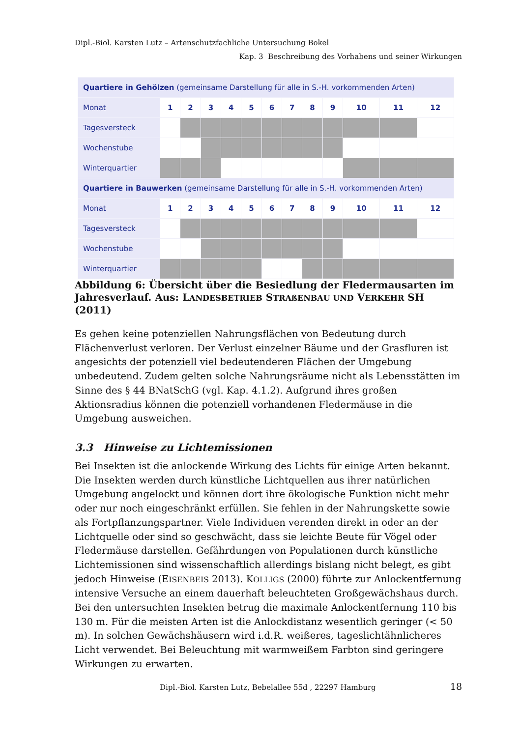Dipl.-Biol. Karsten Lutz – Artenschutzfachliche Untersuchung Bokel
Kap. 3 Beschreibung des Vorhabens und seiner Wirkungen
| Quartiere in Gehölzen (gemeinsame Darstellung für alle in S.-H. vorkommenden Arten) | | | | | | | | | | | | |
| --- | --- | --- | --- | --- | --- | --- | --- | --- | --- | --- | --- | --- |
| Monat | 1 | 2 | 3 | 4 | 5 | 6 | 7 | 8 | 9 | 10 | 11 | 12 |
| Tagesversteck | | | | | | | | | | | | |
| Wochenstube | | | | | | | | | | | | |
| Winterquartier | | | | | | | | | | | | |
| Quartiere in Bauwerken (gemeinsame Darstellung für alle in S.-H. vorkommenden Arten) | | | | | | | | | | | | |
| Monat | 1 | 2 | 3 | 4 | 5 | 6 | 7 | 8 | 9 | 10 | 11 | 12 |
| Tagesversteck | | | | | | | | | | | | |
| Wochenstube | | | | | | | | | | | | |
| Winterquartier | | | | | | | | | | | | |
Abbildung 6: Übersicht über die Besiedlung der Fledermausarten im Jahresverlauf. Aus: LANDESBETRIEB STRAßENBAU UND VERKEHR SH (2011)
Es gehen keine potenziellen Nahrungsflächen von Bedeutung durch Flächenverlust verloren. Der Verlust einzelner Bäume und der Grasfluren ist angesichts der potenziell viel bedeutenderen Flächen der Umgebung unbedeutend. Zudem gelten solche Nahrungsräume nicht als Lebensstätten im Sinne des § 44 BNatSchG (vgl. Kap. 4.1.2). Aufgrund ihres großen Aktionsradius können die potenziell vorhandenen Fledermäuse in die Umgebung ausweichen.
3.3 Hinweise zu Lichtemissionen
Bei Insekten ist die anlockende Wirkung des Lichts für einige Arten bekannt. Die Insekten werden durch künstliche Lichtquellen aus ihrer natürlichen Umgebung angelockt und können dort ihre ökologische Funktion nicht mehr oder nur noch eingeschränkt erfüllen. Sie fehlen in der Nahrungskette sowie als Fortpflanzungspartner. Viele Individuen verenden direkt in oder an der Lichtquelle oder sind so geschwächt, dass sie leichte Beute für Vögel oder Fledermäuse darstellen. Gefährdungen von Populationen durch künstliche Lichtemissionen sind wissenschaftlich allerdings bislang nicht belegt, es gibt jedoch Hinweise (EISENBEIS 2013). KOLLIGS (2000) führte zur Anlockentfernung intensive Versuche an einem dauerhaft beleuchteten Großgewächshaus durch. Bei den untersuchten Insekten betrug die maximale Anlockentfernung 110 bis 130 m. Für die meisten Arten ist die Anlockdistanz wesentlich geringer (< 50 m). In solchen Gewächshäusern wird i.d.R. weißeres, tageslichtähnlicheres Licht verwendet. Bei Beleuchtung mit warmweißem Farbton sind geringere Wirkungen zu erwarten.
Dipl.-Biol. Karsten Lutz, Bebelallee 55d , 22297 Hamburg
18